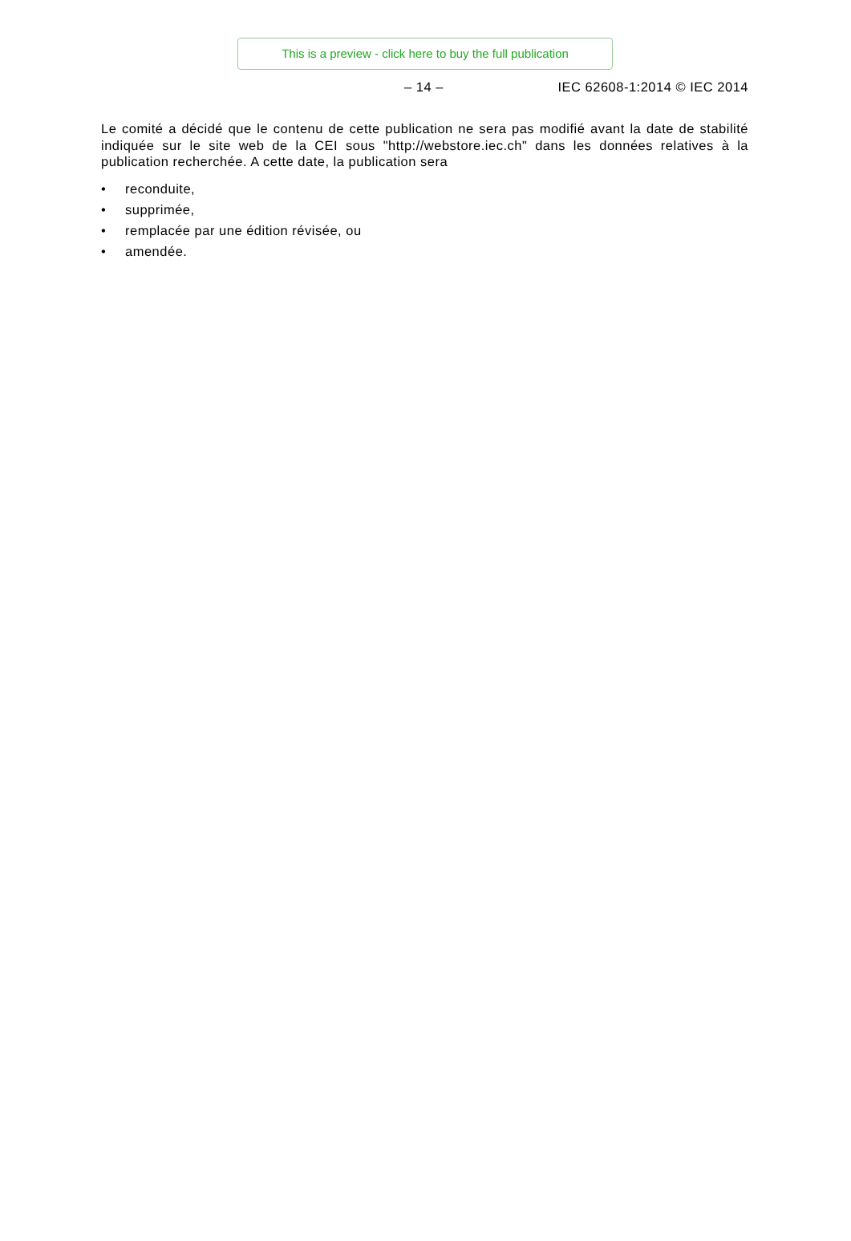This is a preview - click here to buy the full publication
– 14 – IEC 62608-1:2014 © IEC 2014
Le comité a décidé que le contenu de cette publication ne sera pas modifié avant la date de stabilité indiquée sur le site web de la CEI sous "http://webstore.iec.ch" dans les données relatives à la publication recherchée. A cette date, la publication sera
• reconduite,
• supprimée,
• remplacée par une édition révisée, ou
• amendée.